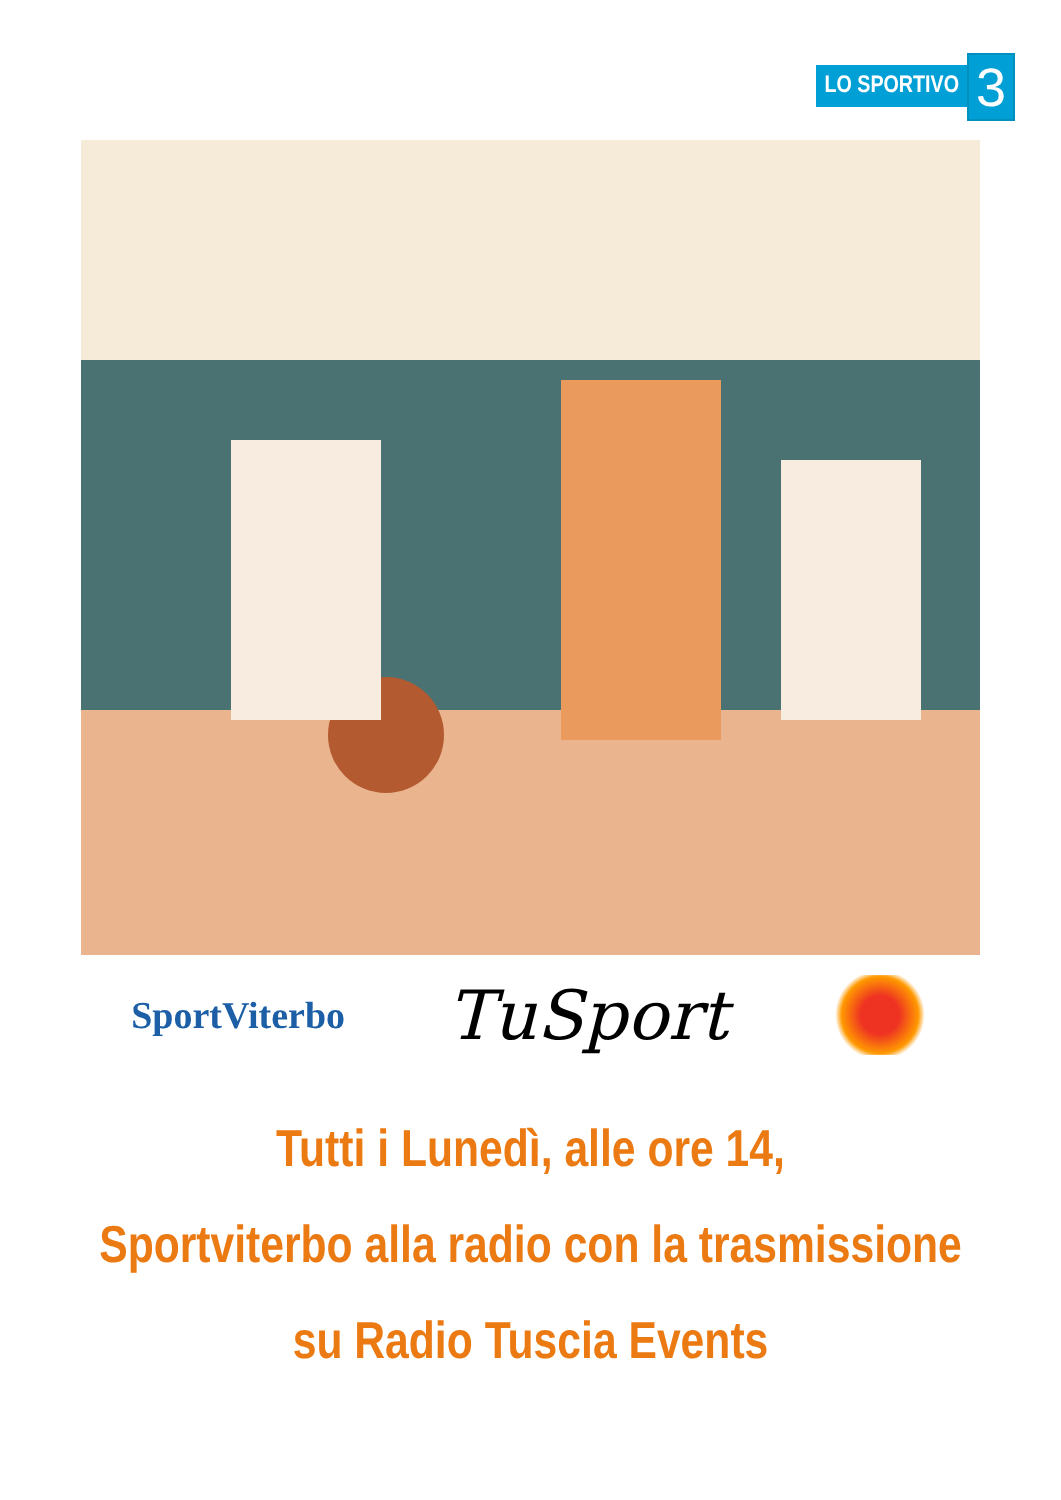LO SPORTIVO
3
SportViterbo
TuSport
Tutti i Lunedì, alle ore 14,
Sportviterbo alla radio con la trasmissione
su Radio Tuscia Events